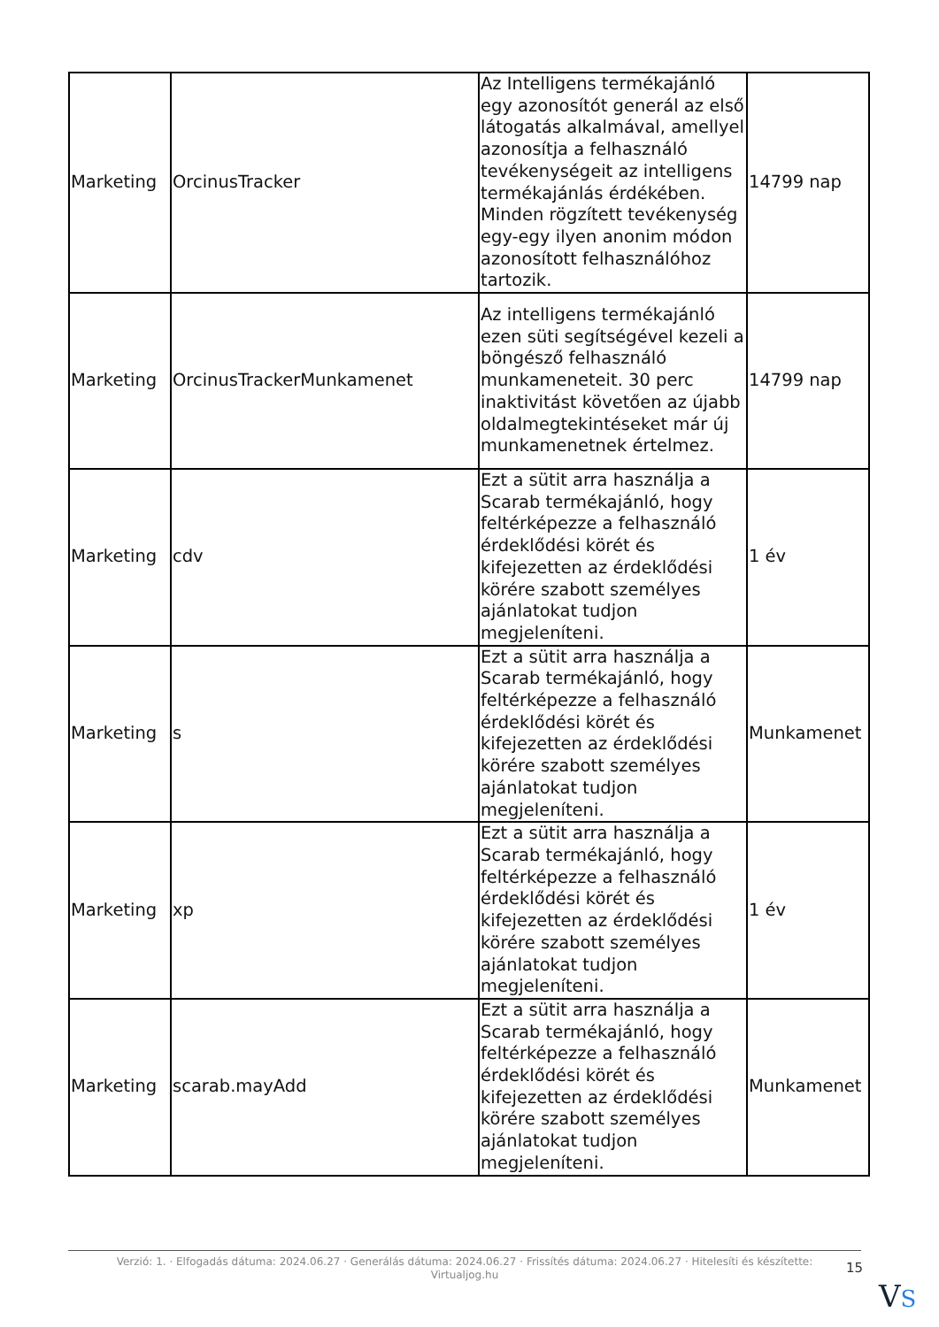| Marketing | OrcinusTracker | Az Intelligens termékajánló egy azonosítót generál az első látogatás alkalmával, amellyel azonosítja a felhasználó tevékenységeit az intelligens termékajánlás érdékében. Minden rögzített tevékenység egy-egy ilyen anonim módon azonosított felhasználóhoz tartozik. | 14799 nap |
| Marketing | OrcinusTrackerMunkamenet | Az intelligens termékajánló ezen süti segítségével kezeli a böngésző felhasználó munkameneteit. 30 perc inaktivitást követően az újabb oldalmegtekintéseket már új munkamenetnek értelmez. | 14799 nap |
| Marketing | cdv | Ezt a sütit arra használja a Scarab termékajánló, hogy feltérképezze a felhasználó érdeklődési körét és kifejezetten az érdeklődési körére szabott személyes ajánlatokat tudjon megjeleníteni. | 1 év |
| Marketing | s | Ezt a sütit arra használja a Scarab termékajánló, hogy feltérképezze a felhasználó érdeklődési körét és kifejezetten az érdeklődési körére szabott személyes ajánlatokat tudjon megjeleníteni. | Munkamenet |
| Marketing | xp | Ezt a sütit arra használja a Scarab termékajánló, hogy feltérképezze a felhasználó érdeklődési körét és kifejezetten az érdeklődési körére szabott személyes ajánlatokat tudjon megjeleníteni. | 1 év |
| Marketing | scarab.mayAdd | Ezt a sütit arra használja a Scarab termékajánló, hogy feltérképezze a felhasználó érdeklődési körét és kifejezetten az érdeklődési körére szabott személyes ajánlatokat tudjon megjeleníteni. | Munkamenet |
Verzió: 1. · Elfogadás dátuma: 2024.06.27 · Generálás dátuma: 2024.06.27 · Frissítés dátuma: 2024.06.27 · Hitelesíti és készítette:
Virtualjog.hu
15
VS